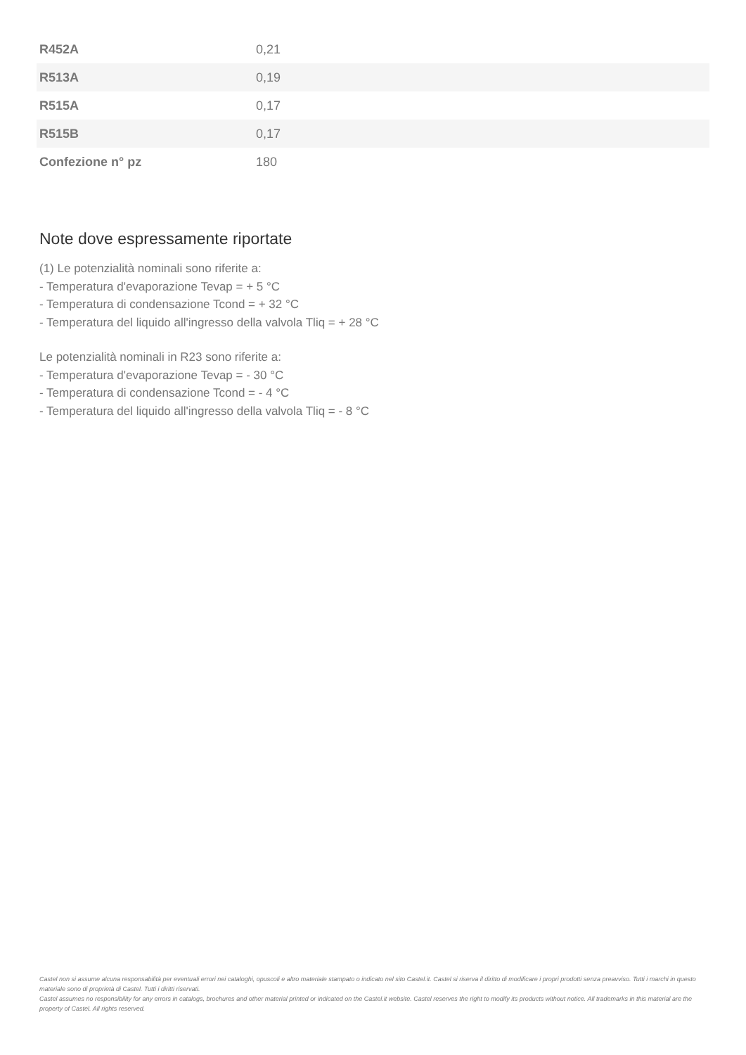| R452A | 0,21 |
| R513A | 0,19 |
| R515A | 0,17 |
| R515B | 0,17 |
| Confezione n° pz | 180 |
Note dove espressamente riportate
(1) Le potenzialità nominali sono riferite a:
- Temperatura d'evaporazione Tevap = + 5 °C
- Temperatura di condensazione Tcond = + 32 °C
- Temperatura del liquido all'ingresso della valvola Tliq = + 28 °C
Le potenzialità nominali in R23 sono riferite a:
- Temperatura d'evaporazione Tevap = - 30 °C
- Temperatura di condensazione Tcond = - 4 °C
- Temperatura del liquido all'ingresso della valvola Tliq = - 8 °C
Castel non si assume alcuna responsabilità per eventuali errori nei cataloghi, opuscoli e altro materiale stampato o indicato nel sito Castel.it. Castel si riserva il diritto di modificare i propri prodotti senza preavviso. Tutti i marchi in questo materiale sono di proprietà di Castel. Tutti i diritti riservati.
Castel assumes no responsibility for any errors in catalogs, brochures and other material printed or indicated on the Castel.it website. Castel reserves the right to modify its products without notice. All trademarks in this material are the property of Castel. All rights reserved.